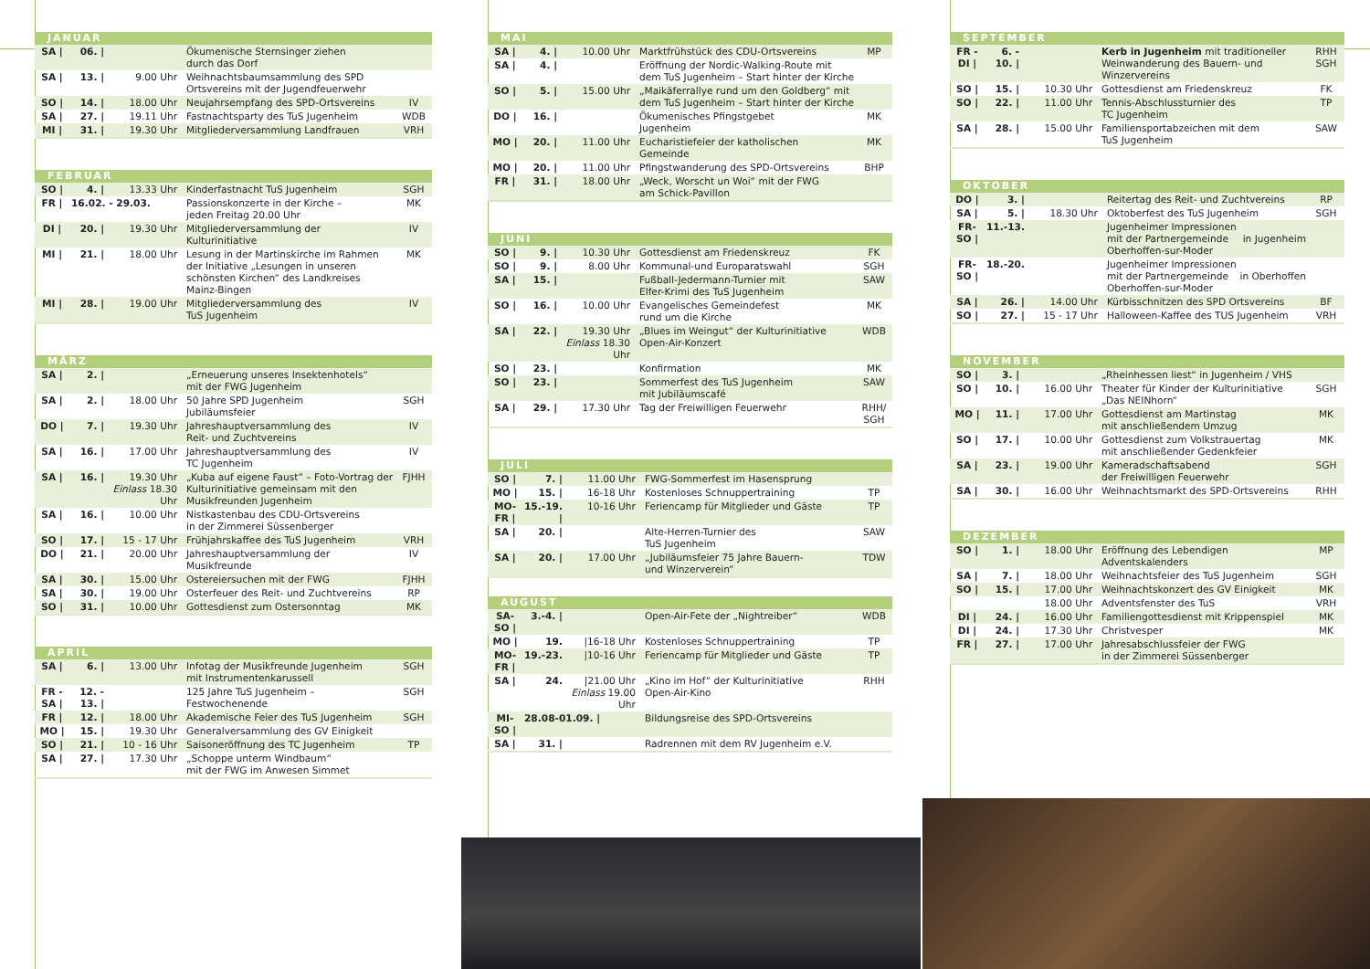JANUAR
| SA / | 06. / | | Ökumenische Sternsinger ziehen durch das Dorf | |
| SA / | 13. / | 9.00 Uhr | Weihnachtsbaumsammlung des SPD Ortsvereins mit der Jugendfeuerwehr | |
| SO / | 14. / | 18.00 Uhr | Neujahrsempfang des SPD-Ortsvereins | IV |
| SA / | 27. / | 19.11 Uhr | Fastnachtsparty des TuS Jugenheim | WDB |
| MI / | 31. / | 19.30 Uhr | Mitgliederversammlung Landfrauen | VRH |
FEBRUAR
| SO / | 4. / | 13.33 Uhr | Kinderfastnacht TuS Jugenheim | SGH |
| FR / | 16.02. - 29.03. | | Passionskonzerte in der Kirche – jeden Freitag 20.00 Uhr | MK |
| DI / | 20. / | 19.30 Uhr | Mitgliederversammlung der Kulturinitiative | IV |
| MI / | 21. / | 18.00 Uhr | Lesung in der Martinskirche im Rahmen der Initiative „Lesungen in unseren schönsten Kirchen“ des Landkreises Mainz-Bingen | MK |
| MI / | 28. / | 19.00 Uhr | Mitgliederversammlung des TuS Jugenheim | IV |
MÄRZ
| SA / | 2. / | | „Erneuerung unseres Insektenhotels“ mit der FWG Jugenheim | |
| SA / | 2. / | 18.00 Uhr | 50 Jahre SPD Jugenheim Jubiläumsfeier | SGH |
| DO / | 7. / | 19.30 Uhr | Jahreshauptversammlung des Reit- und Zuchtvereins | IV |
| SA / | 16. / | 17.00 Uhr | Jahreshauptversammlung des TC Jugenheim | IV |
| SA / | 16. / | 19.30 Uhr Einlass 18.30 Uhr | „Kuba auf eigene Faust“ – Foto-Vortrag der Kulturinitiative gemeinsam mit den Musikfreunden Jugenheim | FJHH |
| SA / | 16. / | 10.00 Uhr | Nistkastenbau des CDU-Ortsvereins in der Zimmerei Süssenberger | |
| SO / | 17. / | 15 - 17 Uhr | Frühjahrskaffee des TuS Jugenheim | VRH |
| DO / | 21. / | 20.00 Uhr | Jahreshauptversammlung der Musikfreunde | IV |
| SA / | 30. / | 15.00 Uhr | Ostereiersuchen mit der FWG | FJHH |
| SA / | 30. / | 19.00 Uhr | Osterfeuer des Reit- und Zuchtvereins | RP |
| SO / | 31. / | 10.00 Uhr | Gottesdienst zum Ostersonntag | MK |
APRIL
| SA / | 6. / | 13.00 Uhr | Infotag der Musikfreunde Jugenheim mit Instrumentenkarussell | SGH |
| FR - SA / | 12. - 13. / | | 125 Jahre TuS Jugenheim – Festwochenende | SGH |
| FR / | 12. / | 18.00 Uhr | Akademische Feier des TuS Jugenheim | SGH |
| MO / | 15. / | 19.30 Uhr | Generalversammlung des GV Einigkeit | |
| SO / | 21. / | 10 - 16 Uhr | Saisoneröffnung des TC Jugenheim | TP |
| SA / | 27. / | 17.30 Uhr | „Schoppe unterm Windbaum“ mit der FWG im Anwesen Simmet | |
MAI
| SA / | 4. / | 10.00 Uhr | Marktfrühstück des CDU-Ortsvereins | MP |
| SA / | 4. / | | Eröffnung der Nordic-Walking-Route mit dem TuS Jugenheim – Start hinter der Kirche | |
| SO / | 5. / | 15.00 Uhr | „Maikäferrallye rund um den Goldberg“ mit dem TuS Jugenheim – Start hinter der Kirche | |
| DO / | 16. / | | Ökumenisches Pfingstgebet Jugenheim | MK |
| MO / | 20. / | 11.00 Uhr | Eucharistiefeier der katholischen Gemeinde | MK |
| MO / | 20. / | 11.00 Uhr | Pfingstwanderung des SPD-Ortsvereins | BHP |
| FR / | 31. / | 18.00 Uhr | „Weck, Worscht un Woi“ mit der FWG am Schick-Pavillon | |
JUNI
| SO / | 9. / | 10.30 Uhr | Gottesdienst am Friedenskreuz | FK |
| SO / | 9. / | 8.00 Uhr | Kommunal-und Europaratswahl | SGH |
| SA / | 15. / | | Fußball-Jedermann-Turnier mit Elfer-Krimi des TuS Jugenheim | SAW |
| SO / | 16. / | 10.00 Uhr | Evangelisches Gemeindefest rund um die Kirche | MK |
| SA / | 22. / | 19.30 Uhr Einlass 18.30 Uhr | „Blues im Weingut“ der Kulturinitiative Open-Air-Konzert | WDB |
| SO / | 23. / | | Konfirmation | MK |
| SO / | 23. / | | Sommerfest des TuS Jugenheim mit Jubiläumscafé | SAW |
| SA / | 29. / | 17.30 Uhr | Tag der Freiwilligen Feuerwehr | RHH/ SGH |
JULI
| SO / | 7. / | 11.00 Uhr | FWG-Sommerfest im Hasensprung | |
| MO / | 15. / | 16-18 Uhr | Kostenloses Schnuppertraining | TP |
| MO-FR / | 15.-19. / | 10-16 Uhr | Feriencamp für Mitglieder und Gäste | TP |
| SA / | 20. / | | Alte-Herren-Turnier des TuS Jugenheim | SAW |
| SA / | 20. / | 17.00 Uhr | „Jubiläumsfeier 75 Jahre Bauern- und Winzerverein“ | TDW |
AUGUST
| SA-SO / | 3.-4. / | | Open-Air-Fete der „Nightreiber“ | WDB |
| MO / | 19. | /16-18 Uhr | Kostenloses Schnuppertraining | TP |
| MO-FR / | 19.-23. | /10-16 Uhr | Feriencamp für Mitglieder und Gäste | TP |
| SA / | 24. | /21.00 Uhr Einlass 19.00 Uhr | „Kino im Hof“ der Kulturinitiative Open-Air-Kino | RHH |
| MI-SO / | 28.08-01.09. / | | Bildungsreise des SPD-Ortsvereins | |
| SA / | 31. / | | Radrennen mit dem RV Jugenheim e.V. | |
SEPTEMBER
| FR - DI / | 6. - 10. / | | Kerb in Jugenheim mit traditioneller Weinwanderung des Bauern- und Winzervereins | RHH SGH |
| SO / | 15. / | 10.30 Uhr | Gottesdienst am Friedenskreuz | FK |
| SO / | 22. / | 11.00 Uhr | Tennis-Abschlussturnier des TC Jugenheim | TP |
| SA / | 28. / | 15.00 Uhr | Familiensportabzeichen mit dem TuS Jugenheim | SAW |
OKTOBER
| DO / | 3. / | | Reitertag des Reit- und Zuchtvereins | RP |
| SA / | 5. / | 18.30 Uhr | Oktoberfest des TuS Jugenheim | SGH |
| FR-SO / | 11.-13. | | Jugenheimer Impressionen mit der Partnergemeinde in Jugenheim Oberhoffen-sur-Moder | |
| FR-SO / | 18.-20. | | Jugenheimer Impressionen mit der Partnergemeinde in Oberhoffen Oberhoffen-sur-Moder | |
| SA / | 26. / | 14.00 Uhr | Kürbisschnitzen des SPD Ortsvereins | BF |
| SO / | 27. / | 15 - 17 Uhr | Halloween-Kaffee des TUS Jugenheim | VRH |
NOVEMBER
| SO / | 3. / | | „Rheinhessen liest“ in Jugenheim / VHS | |
| SO / | 10. / | 16.00 Uhr | Theater für Kinder der Kulturinitiative „Das NEINhorn“ | SGH |
| MO / | 11. / | 17.00 Uhr | Gottesdienst am Martinstag mit anschließendem Umzug | MK |
| SO / | 17. / | 10.00 Uhr | Gottesdienst zum Volkstrauertag mit anschließender Gedenkfeier | MK |
| SA / | 23. / | 19.00 Uhr | Kameradschaftsabend der Freiwilligen Feuerwehr | SGH |
| SA / | 30. / | 16.00 Uhr | Weihnachtsmarkt des SPD-Ortsvereins | RHH |
DEZEMBER
| SO / | 1. / | 18.00 Uhr | Eröffnung des Lebendigen Adventskalenders | MP |
| SA / | 7. / | 18.00 Uhr | Weihnachtsfeier des TuS Jugenheim | SGH |
| SO / | 15. / | 17.00 Uhr | Weihnachtskonzert des GV Einigkeit | MK |
| | | 18.00 Uhr | Adventsfenster des TuS | VRH |
| DI / | 24. / | 16.00 Uhr | Familiengottesdienst mit Krippenspiel | MK |
| DI / | 24. / | 17.30 Uhr | Christvesper | MK |
| FR / | 27. / | 17.00 Uhr | Jahresabschlussfeier der FWG in der Zimmerei Süssenberger | |